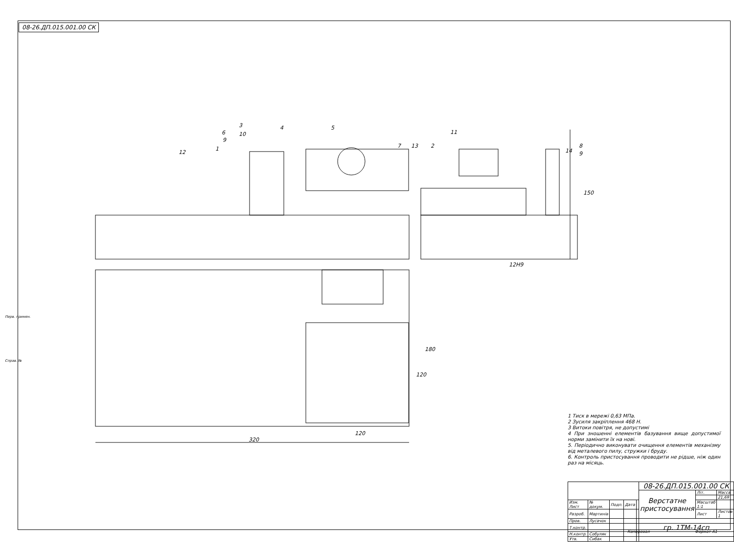08-26.ДП.015.001.00 СК
3
4
5
6
10
9
12
1
7
13
2
11
14
8
9
150
12Н9
180
120
120
320
Перв. примен.
Справ. №
1 Тиск в мережі 0,63 МПа.
2 Зусиля закріплення 468 Н.
3 Витоки повітря, не допустимі
4 При зношенні елементів базування вище допустимої норми замінити їх на нові.
5. Періодично виконувати очищення елементів механізму від металевого пилу, стружки і бруду.
6. Контроль пристосування проводити не рідше, ніж один раз на місяць.
| | | | | | 08-26.ДП.015.001.00 СК | | |
| | | | | | Верстатне пристосування | Літ. | Масса |
| | | | | | | | 21,69 |
| Изм. Лист | № докум. | Подп. | Дата | | | Масштаб 1:1 | |
| Разроб. | Мартинів | | | | | Лист | Листов 1 |
| Пров. | Лусачок | | | | | | |
| Т.контр. | | | | | гр. 1ТМ-14сп | | |
| Н.контр. | Собуляк | | | | | | |
| Утв. | Сибак | | | | | | |
Копировал Формат А1